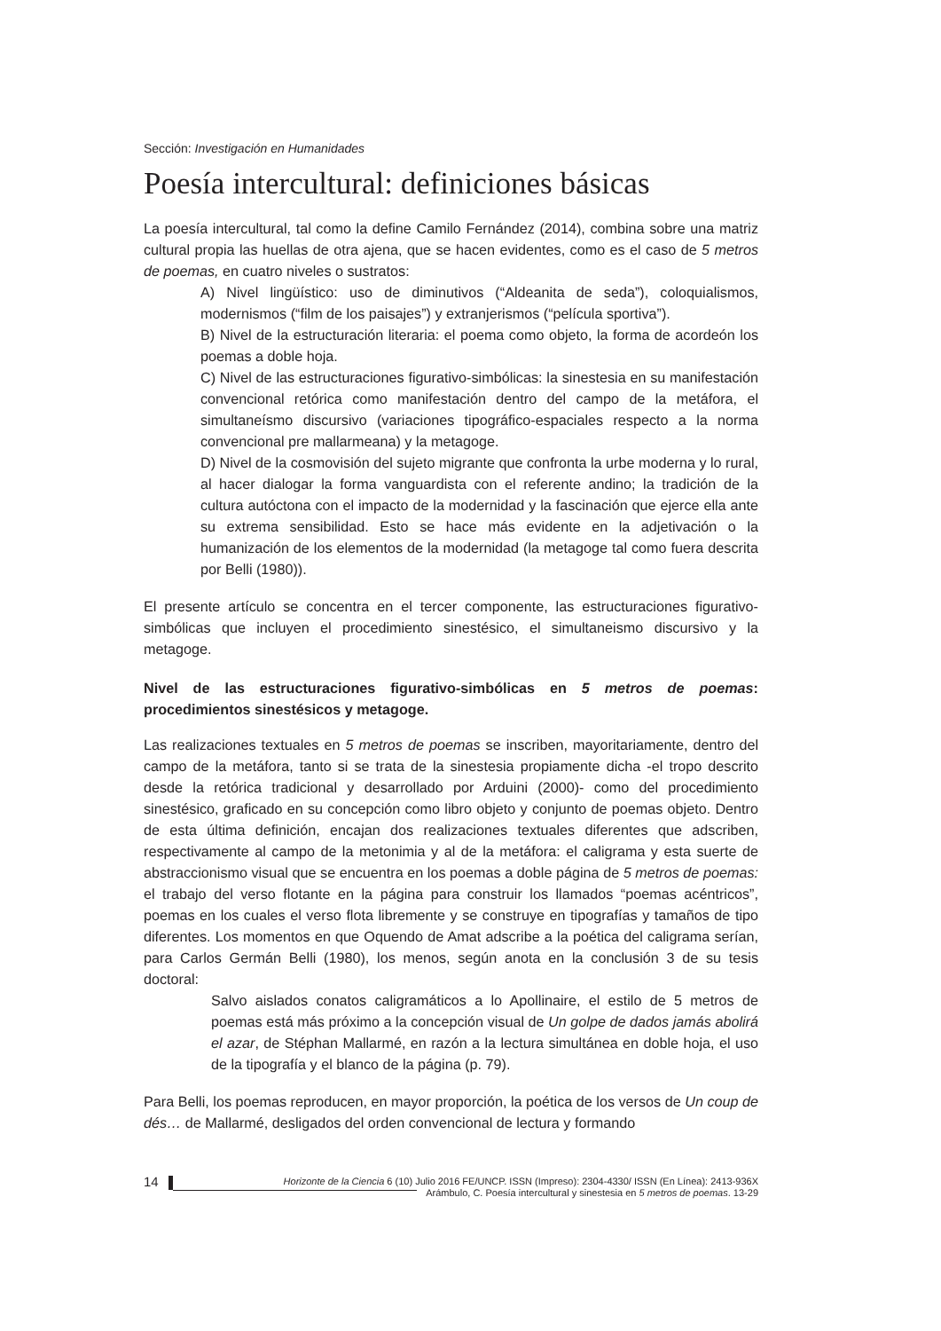Sección: Investigación en Humanidades
Poesía intercultural: definiciones básicas
La poesía intercultural, tal como la define Camilo Fernández (2014), combina sobre una matriz cultural propia las huellas de otra ajena, que se hacen evidentes, como es el caso de 5 metros de poemas, en cuatro niveles o sustratos:
A) Nivel lingüístico: uso de diminutivos (“Aldeanita de seda”), coloquialismos, modernismos (“film de los paisajes”) y extranjerismos (“película sportiva”).
B) Nivel de la estructuración literaria: el poema como objeto, la forma de acordeón los poemas a doble hoja.
C) Nivel de las estructuraciones figurativo-simbólicas: la sinestesia en su manifestación convencional retórica como manifestación dentro del campo de la metáfora, el simultaneísmo discursivo (variaciones tipográfico-espaciales respecto a la norma convencional pre mallarmeana) y la metagoge.
D) Nivel de la cosmovisión del sujeto migrante que confronta la urbe moderna y lo rural, al hacer dialogar la forma vanguardista con el referente andino; la tradición de la cultura autóctona con el impacto de la modernidad y la fascinación que ejerce ella ante su extrema sensibilidad. Esto se hace más evidente en la adjetivación o la humanización de los elementos de la modernidad (la metagoge tal como fuera descrita por Belli (1980)).
El presente artículo se concentra en el tercer componente, las estructuraciones figurativo-simbólicas que incluyen el procedimiento sinestésico, el simultaneismo discursivo y la metagoge.
Nivel de las estructuraciones figurativo-simbólicas en 5 metros de poemas: procedimientos sinestésicos y metagoge.
Las realizaciones textuales en 5 metros de poemas se inscriben, mayoritariamente, dentro del campo de la metáfora, tanto si se trata de la sinestesia propiamente dicha -el tropo descrito desde la retórica tradicional y desarrollado por Arduini (2000)- como del procedimiento sinestésico, graficado en su concepción como libro objeto y conjunto de poemas objeto. Dentro de esta última definición, encajan dos realizaciones textuales diferentes que adscriben, respectivamente al campo de la metonimia y al de la metáfora: el caligrama y esta suerte de abstraccionismo visual que se encuentra en los poemas a doble página de 5 metros de poemas: el trabajo del verso flotante en la página para construir los llamados “poemas acéntricos”, poemas en los cuales el verso flota libremente y se construye en tipografías y tamaños de tipo diferentes. Los momentos en que Oquendo de Amat adscribe a la poética del caligrama serían, para Carlos Germán Belli (1980), los menos, según anota en la conclusión 3 de su tesis doctoral:
Salvo aislados conatos caligramáticos a lo Apollinaire, el estilo de 5 metros de poemas está más próximo a la concepción visual de Un golpe de dados jamás abolirá el azar, de Stéphan Mallarmé, en razón a la lectura simultánea en doble hoja, el uso de la tipografía y el blanco de la página (p. 79).
Para Belli, los poemas reproducen, en mayor proporción, la poética de los versos de Un coup de dés… de Mallarmé, desligados del orden convencional de lectura y formando
14
Horizonte de la Ciencia 6 (10) Julio 2016 FE/UNCP. ISSN (Impreso): 2304-4330/ ISSN (En Línea): 2413-936X
Arámbulo, C. Poesía intercultural y sinestesia en 5 metros de poemas. 13-29